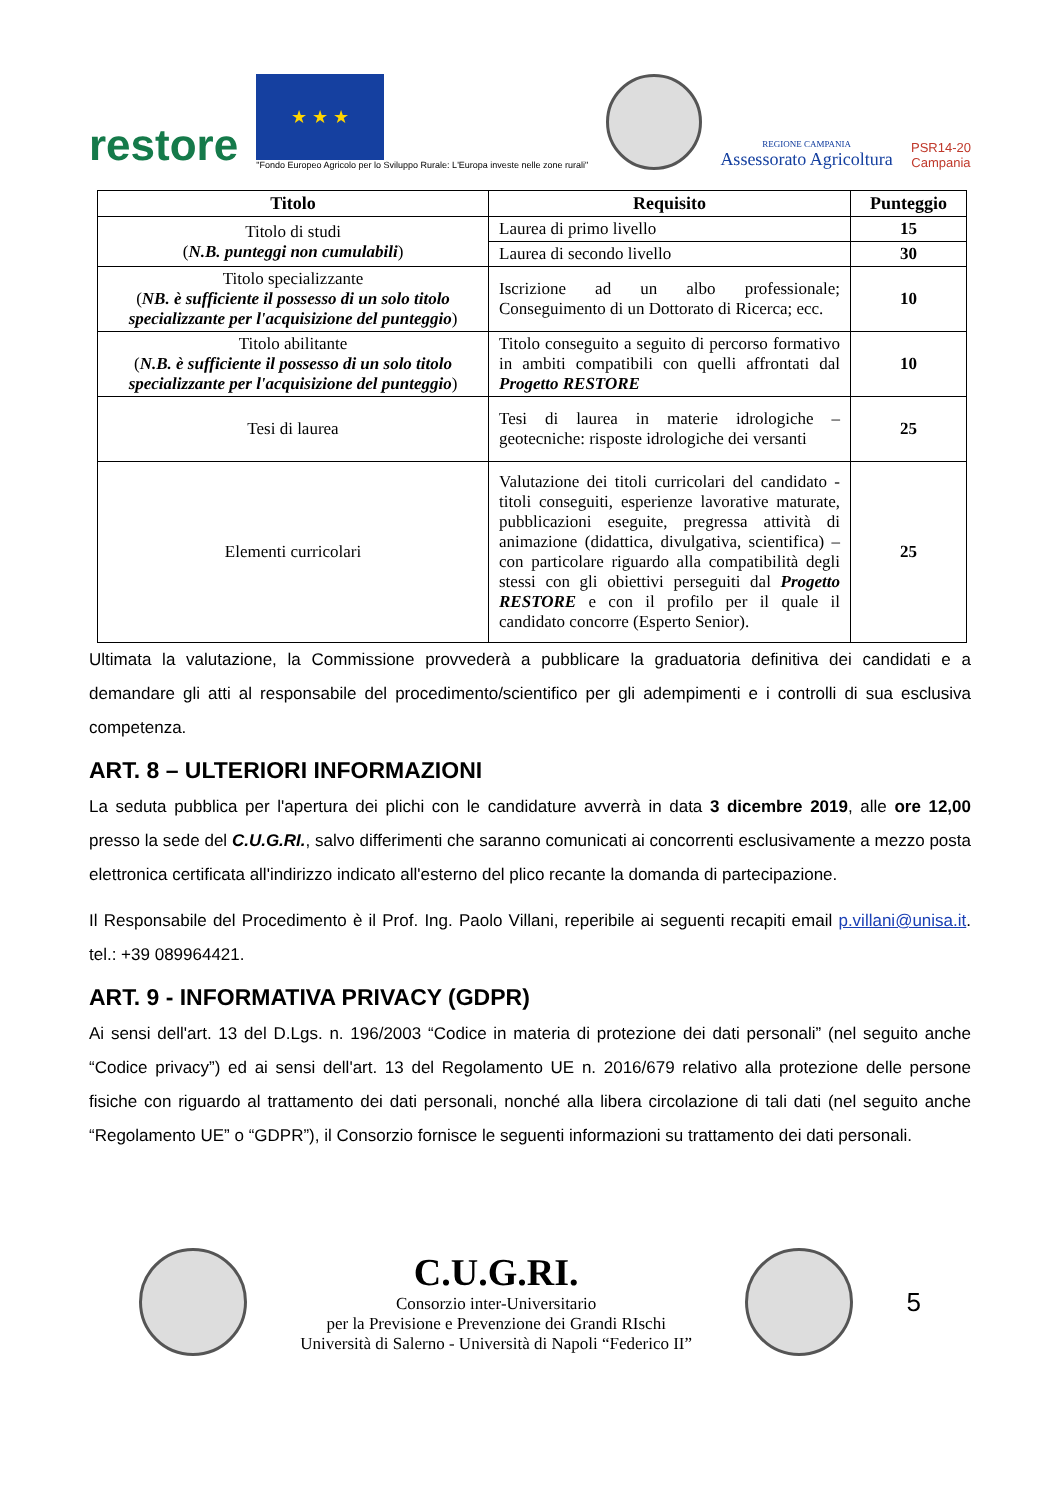restore
★ ★ ★
"Fondo Europeo Agricolo per lo Sviluppo Rurale: L'Europa investe nelle zone rurali"
REGIONE CAMPANIA
Assessorato Agricoltura
PSR14-20
Campania
| Titolo | Requisito | Punteggio |
| --- | --- | --- |
| Titolo di studi ( N.B. punteggi non cumulabili ) | Laurea di primo livello | 15 |
| | Laurea di secondo livello | 30 |
| Titolo specializzante ( NB. è sufficiente il possesso di un solo titolo specializzante per l'acquisizione del punteggio ) | Iscrizione ad un albo professionale; Conseguimento di un Dottorato di Ricerca; ecc. | 10 |
| Titolo abilitante ( N.B. è sufficiente il possesso di un solo titolo specializzante per l'acquisizione del punteggio ) | Titolo conseguito a seguito di percorso formativo in ambiti compatibili con quelli affrontati dal Progetto RESTORE | 10 |
| Tesi di laurea | Tesi di laurea in materie idrologiche – geotecniche: risposte idrologiche dei versanti | 25 |
| Elementi curricolari | Valutazione dei titoli curricolari del candidato - titoli conseguiti, esperienze lavorative maturate, pubblicazioni eseguite, pregressa attività di animazione (didattica, divulgativa, scientifica) – con particolare riguardo alla compatibilità degli stessi con gli obiettivi perseguiti dal Progetto RESTORE e con il profilo per il quale il candidato concorre (Esperto Senior). | 25 |
Ultimata la valutazione, la Commissione provvederà a pubblicare la graduatoria definitiva dei candidati e a demandare gli atti al responsabile del procedimento/scientifico per gli adempimenti e i controlli di sua esclusiva competenza.
ART. 8 – ULTERIORI INFORMAZIONI
La seduta pubblica per l'apertura dei plichi con le candidature avverrà in data 3 dicembre 2019, alle ore 12,00 presso la sede del C.U.G.RI., salvo differimenti che saranno comunicati ai concorrenti esclusivamente a mezzo posta elettronica certificata all'indirizzo indicato all'esterno del plico recante la domanda di partecipazione.
Il Responsabile del Procedimento è il Prof. Ing. Paolo Villani, reperibile ai seguenti recapiti email p.villani@unisa.it. tel.: +39 089964421.
ART. 9 - INFORMATIVA PRIVACY (GDPR)
Ai sensi dell'art. 13 del D.Lgs. n. 196/2003 “Codice in materia di protezione dei dati personali” (nel seguito anche “Codice privacy”) ed ai sensi dell'art. 13 del Regolamento UE n. 2016/679 relativo alla protezione delle persone fisiche con riguardo al trattamento dei dati personali, nonché alla libera circolazione di tali dati (nel seguito anche “Regolamento UE” o “GDPR”), il Consorzio fornisce le seguenti informazioni su trattamento dei dati personali.
C.U.G.RI.
Consorzio inter-Universitario
per la Previsione e Prevenzione dei Grandi RIschi
Università di Salerno - Università di Napoli “Federico II”
5